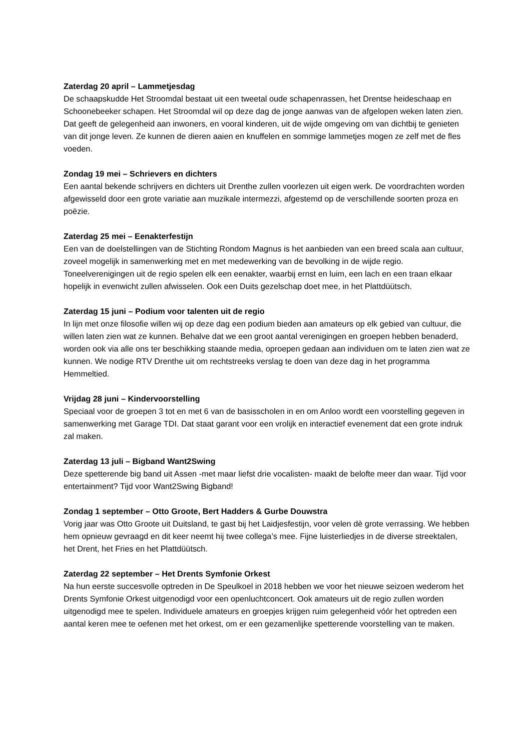Zaterdag 20 april – Lammetjesdag
De schaapskudde Het Stroomdal bestaat uit een tweetal oude schapenrassen, het Drentse heideschaap en Schoonebeeker schapen. Het Stroomdal wil op deze dag de jonge aanwas van de afgelopen weken laten zien. Dat geeft de gelegenheid aan inwoners, en vooral kinderen, uit de wijde omgeving om van dichtbij te genieten van dit jonge leven. Ze kunnen de dieren aaien en knuffelen en sommige lammetjes mogen ze zelf met de fles voeden.
Zondag 19 mei – Schrievers en dichters
Een aantal bekende schrijvers en dichters uit Drenthe zullen voorlezen uit eigen werk. De voordrachten worden afgewisseld door een grote variatie aan muzikale intermezzi, afgestemd op de verschillende soorten proza en poëzie.
Zaterdag 25 mei – Eenakterfestijn
Een van de doelstellingen van de Stichting Rondom Magnus is het aanbieden van een breed scala aan cultuur, zoveel mogelijk in samenwerking met en met medewerking van de bevolking in de wijde regio. Toneelverenigingen uit de regio spelen elk een eenakter, waarbij ernst en luim, een lach en een traan elkaar hopelijk in evenwicht zullen afwisselen. Ook een Duits gezelschap doet mee, in het Plattdüütsch.
Zaterdag 15 juni – Podium voor talenten uit de regio
In lijn met onze filosofie willen wij op deze dag een podium bieden aan amateurs op elk gebied van cultuur, die willen laten zien wat ze kunnen. Behalve dat we een groot aantal verenigingen en groepen hebben benaderd, worden ook via alle ons ter beschikking staande media, oproepen gedaan aan individuen om te laten zien wat ze kunnen. We nodige RTV Drenthe uit om rechtstreeks verslag te doen van deze dag in het programma Hemmeltied.
Vrijdag 28 juni – Kindervoorstelling
Speciaal voor de groepen 3 tot en met 6 van de basisscholen in en om Anloo wordt een voorstelling gegeven in samenwerking met Garage TDI. Dat staat garant voor een vrolijk en interactief evenement dat een grote indruk zal maken.
Zaterdag 13 juli – Bigband Want2Swing
Deze spetterende big band uit Assen -met maar liefst drie vocalisten- maakt de belofte meer dan waar. Tijd voor entertainment? Tijd voor Want2Swing Bigband!
Zondag 1 september – Otto Groote, Bert Hadders & Gurbe Douwstra
Vorig jaar was Otto Groote uit Duitsland, te gast bij het Laidjesfestijn, voor velen dè grote verrassing. We hebben hem opnieuw gevraagd en dit keer neemt hij twee collega’s mee. Fijne luisterliedjes in de diverse streektalen, het Drent, het Fries en het Plattdüütsch.
Zaterdag 22 september – Het Drents Symfonie Orkest
Na hun eerste succesvolle optreden in De Speulkoel in 2018 hebben we voor het nieuwe seizoen wederom het Drents Symfonie Orkest uitgenodigd voor een openluchtconcert. Ook amateurs uit de regio zullen worden uitgenodigd mee te spelen. Individuele amateurs en groepjes krijgen ruim gelegenheid vóór het optreden een aantal keren mee te oefenen met het orkest, om er een gezamenlijke spetterende voorstelling van te maken.